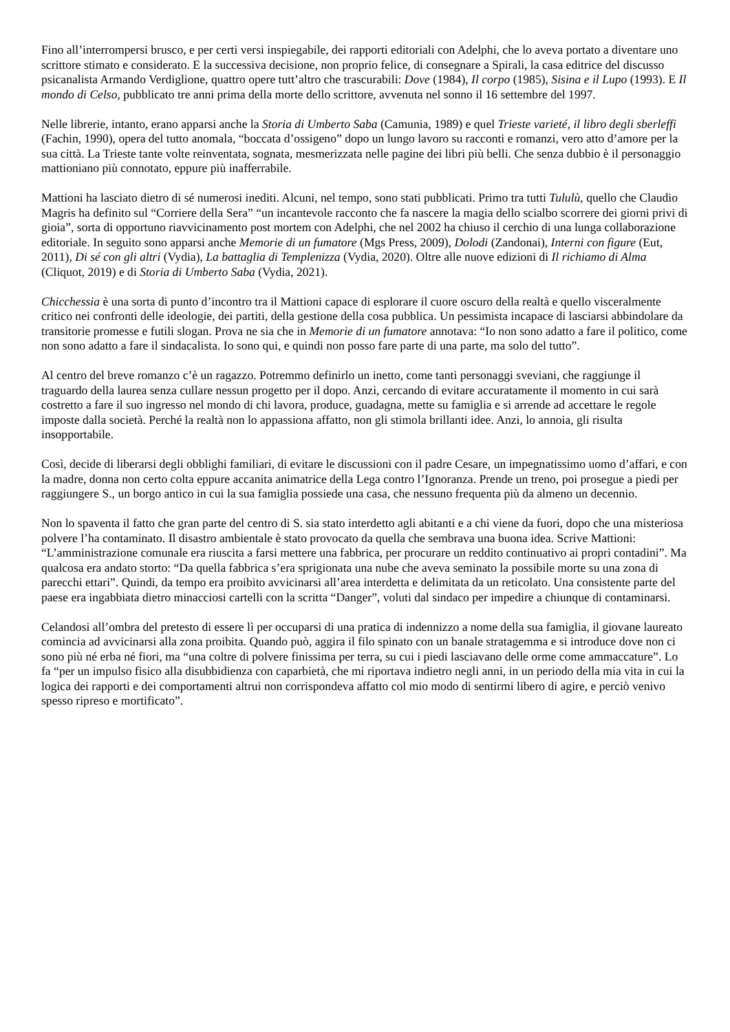Fino all’interrompersi brusco, e per certi versi inspiegabile, dei rapporti editoriali con Adelphi, che lo aveva portato a diventare uno scrittore stimato e considerato. E la successiva decisione, non proprio felice, di consegnare a Spirali, la casa editrice del discusso psicanalista Armando Verdiglione, quattro opere tutt’altro che trascurabili: Dove (1984), Il corpo (1985), Sisina e il Lupo (1993). E Il mondo di Celso, pubblicato tre anni prima della morte dello scrittore, avvenuta nel sonno il 16 settembre del 1997.
Nelle librerie, intanto, erano apparsi anche la Storia di Umberto Saba (Camunia, 1989) e quel Trieste varieté, il libro degli sberleffi (Fachin, 1990), opera del tutto anomala, “boccata d’ossigeno” dopo un lungo lavoro su racconti e romanzi, vero atto d’amore per la sua città. La Trieste tante volte reinventata, sognata, mesmerizzata nelle pagine dei libri più belli. Che senza dubbio è il personaggio mattioniano più connotato, eppure più inafferrabile.
Mattioni ha lasciato dietro di sé numerosi inediti. Alcuni, nel tempo, sono stati pubblicati. Primo tra tutti Tululù, quello che Claudio Magris ha definito sul “Corriere della Sera” “un incantevole racconto che fa nascere la magia dello scialbo scorrere dei giorni privi di gioia”, sorta di opportuno riavvicinamento post mortem con Adelphi, che nel 2002 ha chiuso il cerchio di una lunga collaborazione editoriale. In seguito sono apparsi anche Memorie di un fumatore (Mgs Press, 2009), Dolodi (Zandonai), Interni con figure (Eut, 2011), Di sé con gli altri (Vydia), La battaglia di Templenizza (Vydia, 2020). Oltre alle nuove edizioni di Il richiamo di Alma (Cliquot, 2019) e di Storia di Umberto Saba (Vydia, 2021).
Chicchessia è una sorta di punto d’incontro tra il Mattioni capace di esplorare il cuore oscuro della realtà e quello visceralmente critico nei confronti delle ideologie, dei partiti, della gestione della cosa pubblica. Un pessimista incapace di lasciarsi abbindolare da transitorie promesse e futili slogan. Prova ne sia che in Memorie di un fumatore annotava: “Io non sono adatto a fare il politico, come non sono adatto a fare il sindacalista. Io sono qui, e quindi non posso fare parte di una parte, ma solo del tutto”.
Al centro del breve romanzo c’è un ragazzo. Potremmo definirlo un inetto, come tanti personaggi sveviani, che raggiunge il traguardo della laurea senza cullare nessun progetto per il dopo. Anzi, cercando di evitare accuratamente il momento in cui sarà costretto a fare il suo ingresso nel mondo di chi lavora, produce, guadagna, mette su famiglia e si arrende ad accettare le regole imposte dalla società. Perché la realtà non lo appassiona affatto, non gli stimola brillanti idee. Anzi, lo annoia, gli risulta insopportabile.
Così, decide di liberarsi degli obblighi familiari, di evitare le discussioni con il padre Cesare, un impegnatissimo uomo d’affari, e con la madre, donna non certo colta eppure accanita animatrice della Lega contro l’Ignoranza. Prende un treno, poi prosegue a piedi per raggiungere S., un borgo antico in cui la sua famiglia possiede una casa, che nessuno frequenta più da almeno un decennio.
Non lo spaventa il fatto che gran parte del centro di S. sia stato interdetto agli abitanti e a chi viene da fuori, dopo che una misteriosa polvere l’ha contaminato. Il disastro ambientale è stato provocato da quella che sembrava una buona idea. Scrive Mattioni: “L’amministrazione comunale era riuscita a farsi mettere una fabbrica, per procurare un reddito continuativo ai propri contadini”. Ma qualcosa era andato storto: “Da quella fabbrica s’era sprigionata una nube che aveva seminato la possibile morte su una zona di parecchi ettari”. Quindi, da tempo era proibito avvicinarsi all’area interdetta e delimitata da un reticolato. Una consistente parte del paese era ingabbiata dietro minacciosi cartelli con la scritta “Danger”, voluti dal sindaco per impedire a chiunque di contaminarsi.
Celandosi all’ombra del pretesto di essere lì per occuparsi di una pratica di indennizzo a nome della sua famiglia, il giovane laureato comincia ad avvicinarsi alla zona proibita. Quando può, aggira il filo spinato con un banale stratagemma e si introduce dove non ci sono più né erba né fiori, ma “una coltre di polvere finissima per terra, su cui i piedi lasciavano delle orme come ammaccature”. Lo fa “per un impulso fisico alla disubbidienza con caparbietà, che mi riportava indietro negli anni, in un periodo della mia vita in cui la logica dei rapporti e dei comportamenti altrui non corrispondeva affatto col mio modo di sentirmi libero di agire, e perciò venivo spesso ripreso e mortificato”.